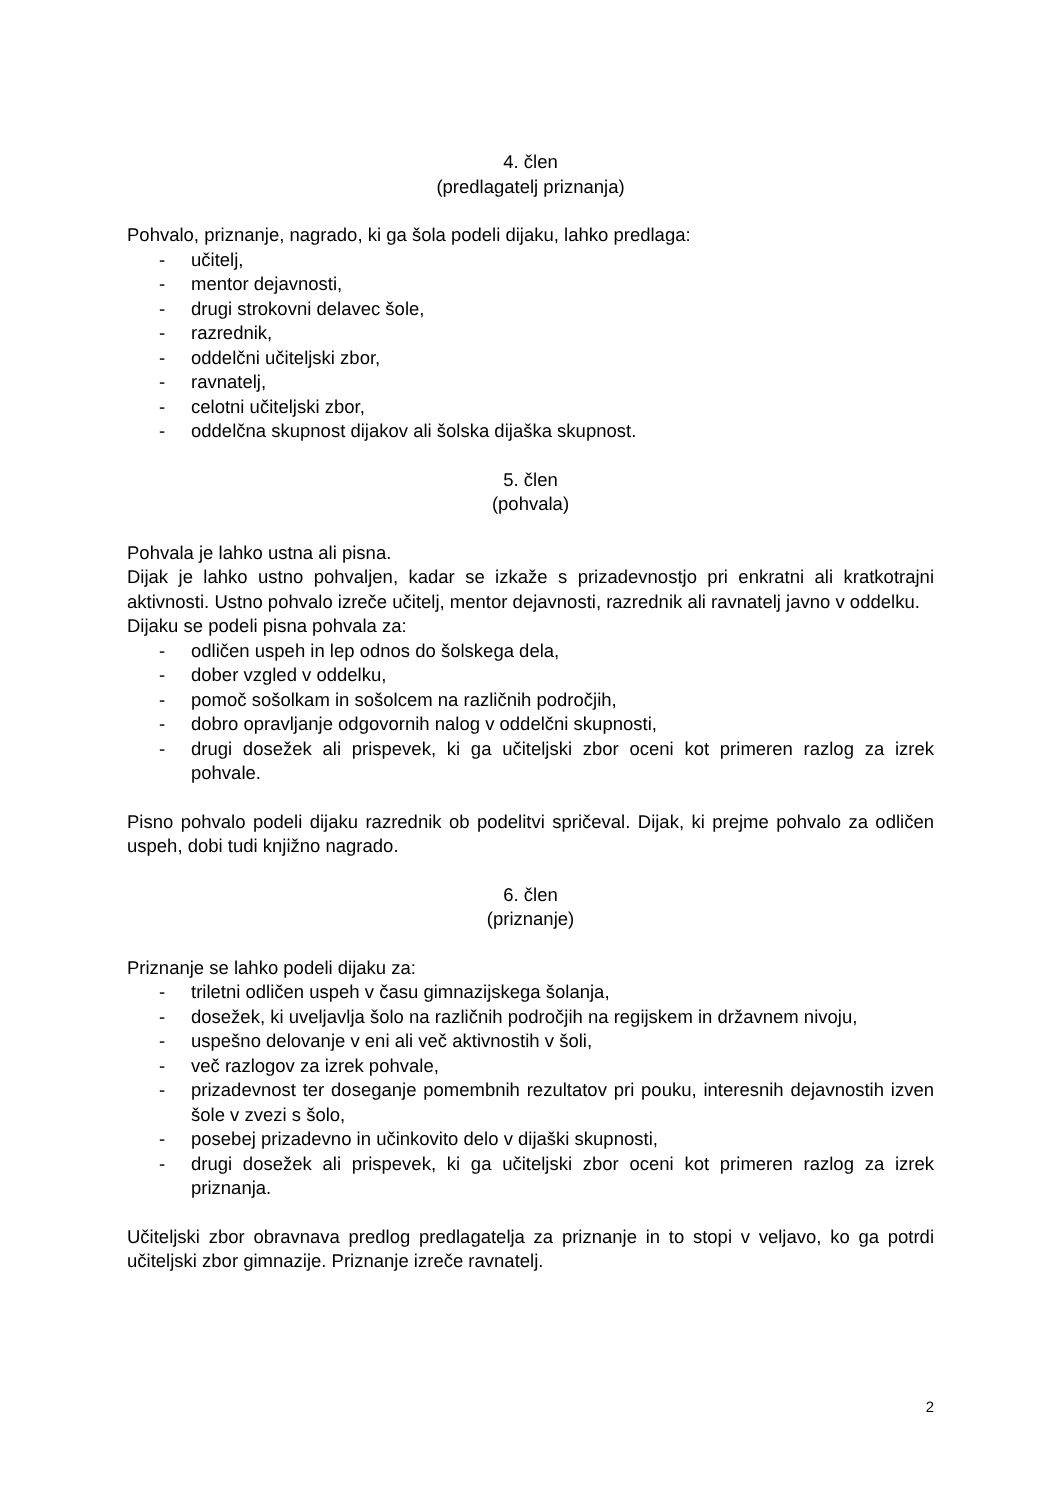4. člen
(predlagatelj priznanja)
Pohvalo, priznanje, nagrado, ki ga šola podeli dijaku, lahko predlaga:
- učitelj,
- mentor dejavnosti,
- drugi strokovni delavec šole,
- razrednik,
- oddelčni učiteljski zbor,
- ravnatelj,
- celotni učiteljski zbor,
- oddelčna skupnost dijakov ali šolska dijaška skupnost.
5. člen
(pohvala)
Pohvala je lahko ustna ali pisna.
Dijak je lahko ustno pohvaljen, kadar se izkaže s prizadevnostjo pri enkratni ali kratkotrajni aktivnosti. Ustno pohvalo izreče učitelj, mentor dejavnosti, razrednik ali ravnatelj javno v oddelku.
Dijaku se podeli pisna pohvala za:
- odličen uspeh in lep odnos do šolskega dela,
- dober vzgled v oddelku,
- pomoč sošolkam in sošolcem na različnih področjih,
- dobro opravljanje odgovornih nalog v oddelčni skupnosti,
- drugi dosežek ali prispevek, ki ga učiteljski zbor oceni kot primeren razlog za izrek pohvale.
Pisno pohvalo podeli dijaku razrednik ob podelitvi spričeval. Dijak, ki prejme pohvalo za odličen uspeh, dobi tudi knjižno nagrado.
6. člen
(priznanje)
Priznanje se lahko podeli dijaku za:
- triletni odličen uspeh v času gimnazijskega šolanja,
- dosežek, ki uveljavlja šolo na različnih področjih na regijskem in državnem nivoju,
- uspešno delovanje v eni ali več aktivnostih v šoli,
- več razlogov za izrek pohvale,
- prizadevnost ter doseganje pomembnih rezultatov pri pouku, interesnih dejavnostih izven šole v zvezi s šolo,
- posebej prizadevno in učinkovito delo v dijaški skupnosti,
- drugi dosežek ali prispevek, ki ga učiteljski zbor oceni kot primeren razlog za izrek priznanja.
Učiteljski zbor obravnava predlog predlagatelja za priznanje in to stopi v veljavo, ko ga potrdi učiteljski zbor gimnazije. Priznanje izreče ravnatelj.
2